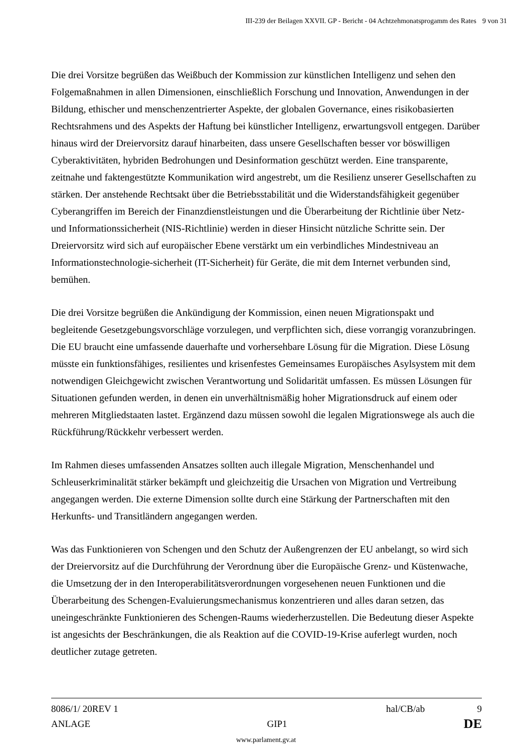III-239 der Beilagen XXVII. GP - Bericht - 04 Achtzehmonatsprogamm des Rates 9 von 31
Die drei Vorsitze begrüßen das Weißbuch der Kommission zur künstlichen Intelligenz und sehen den Folgemaßnahmen in allen Dimensionen, einschließlich Forschung und Innovation, Anwendungen in der Bildung, ethischer und menschenzentrierter Aspekte, der globalen Governance, eines risikobasierten Rechtsrahmens und des Aspekts der Haftung bei künstlicher Intelligenz, erwartungsvoll entgegen. Darüber hinaus wird der Dreiervorsitz darauf hinarbeiten, dass unsere Gesellschaften besser vor böswilligen Cyberaktivitäten, hybriden Bedrohungen und Desinformation geschützt werden. Eine transparente, zeitnahe und faktengestützte Kommunikation wird angestrebt, um die Resilienz unserer Gesellschaften zu stärken. Der anstehende Rechtsakt über die Betriebsstabilität und die Widerstandsfähigkeit gegenüber Cyberangriffen im Bereich der Finanzdienstleistungen und die Überarbeitung der Richtlinie über Netz- und Informationssicherheit (NIS-Richtlinie) werden in dieser Hinsicht nützliche Schritte sein. Der Dreiervorsitz wird sich auf europäischer Ebene verstärkt um ein verbindliches Mindestniveau an Informationstechnologie-sicherheit (IT-Sicherheit) für Geräte, die mit dem Internet verbunden sind, bemühen.
Die drei Vorsitze begrüßen die Ankündigung der Kommission, einen neuen Migrationspakt und begleitende Gesetzgebungsvorschläge vorzulegen, und verpflichten sich, diese vorrangig voranzubringen. Die EU braucht eine umfassende dauerhafte und vorhersehbare Lösung für die Migration. Diese Lösung müsste ein funktionsfähiges, resilientes und krisenfestes Gemeinsames Europäisches Asylsystem mit dem notwendigen Gleichgewicht zwischen Verantwortung und Solidarität umfassen. Es müssen Lösungen für Situationen gefunden werden, in denen ein unverhältnismäßig hoher Migrationsdruck auf einem oder mehreren Mitgliedstaaten lastet. Ergänzend dazu müssen sowohl die legalen Migrationswege als auch die Rückführung/Rückkehr verbessert werden.
Im Rahmen dieses umfassenden Ansatzes sollten auch illegale Migration, Menschenhandel und Schleuserkriminalität stärker bekämpft und gleichzeitig die Ursachen von Migration und Vertreibung angegangen werden. Die externe Dimension sollte durch eine Stärkung der Partnerschaften mit den Herkunfts- und Transitländern angegangen werden.
Was das Funktionieren von Schengen und den Schutz der Außengrenzen der EU anbelangt, so wird sich der Dreiervorsitz auf die Durchführung der Verordnung über die Europäische Grenz- und Küstenwache, die Umsetzung der in den Interoperabilitätsverordnungen vorgesehenen neuen Funktionen und die Überarbeitung des Schengen-Evaluierungsmechanismus konzentrieren und alles daran setzen, das uneingeschränkte Funktionieren des Schengen-Raums wiederherzustellen. Die Bedeutung dieser Aspekte ist angesichts der Beschränkungen, die als Reaktion auf die COVID-19-Krise auferlegt wurden, noch deutlicher zutage getreten.
8086/1/ 20REV 1 hal/CB/ab 9
ANLAGE GIP1 DE
www.parlament.gv.at